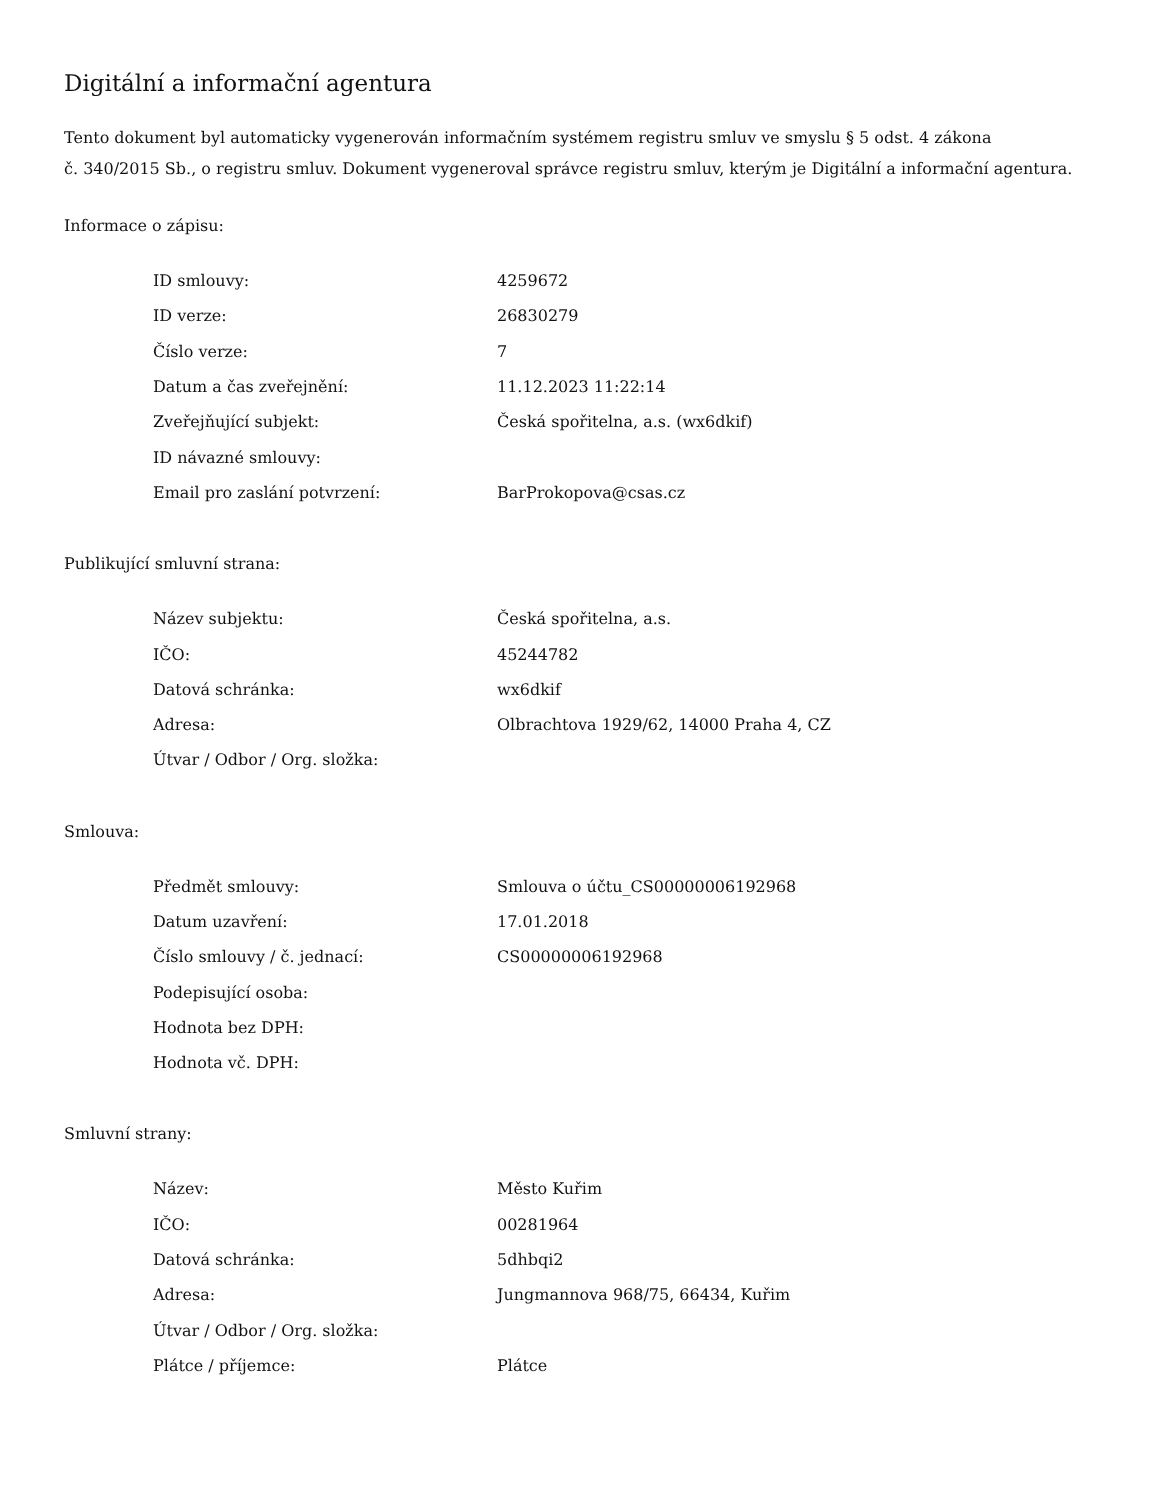Digitální a informační agentura
Tento dokument byl automaticky vygenerován informačním systémem registru smluv ve smyslu § 5 odst. 4 zákona
č. 340/2015 Sb., o registru smluv. Dokument vygeneroval správce registru smluv, kterým je Digitální a informační agentura.
Informace o zápisu:
| ID smlouvy: | 4259672 |
| ID verze: | 26830279 |
| Číslo verze: | 7 |
| Datum a čas zveřejnění: | 11.12.2023 11:22:14 |
| Zveřejňující subjekt: | Česká spořitelna, a.s. (wx6dkif) |
| ID návazné smlouvy: | |
| Email pro zaslání potvrzení: | BarProkopova@csas.cz |
Publikující smluvní strana:
| Název subjektu: | Česká spořitelna, a.s. |
| IČO: | 45244782 |
| Datová schránka: | wx6dkif |
| Adresa: | Olbrachtova 1929/62, 14000 Praha 4, CZ |
| Útvar / Odbor / Org. složka: | |
Smlouva:
| Předmět smlouvy: | Smlouva o účtu_CS00000006192968 |
| Datum uzavření: | 17.01.2018 |
| Číslo smlouvy / č. jednací: | CS00000006192968 |
| Podepisující osoba: | |
| Hodnota bez DPH: | |
| Hodnota vč. DPH: | |
Smluvní strany:
| Název: | Město Kuřim |
| IČO: | 00281964 |
| Datová schránka: | 5dhbqi2 |
| Adresa: | Jungmannova 968/75, 66434, Kuřim |
| Útvar / Odbor / Org. složka: | |
| Plátce / příjemce: | Plátce |